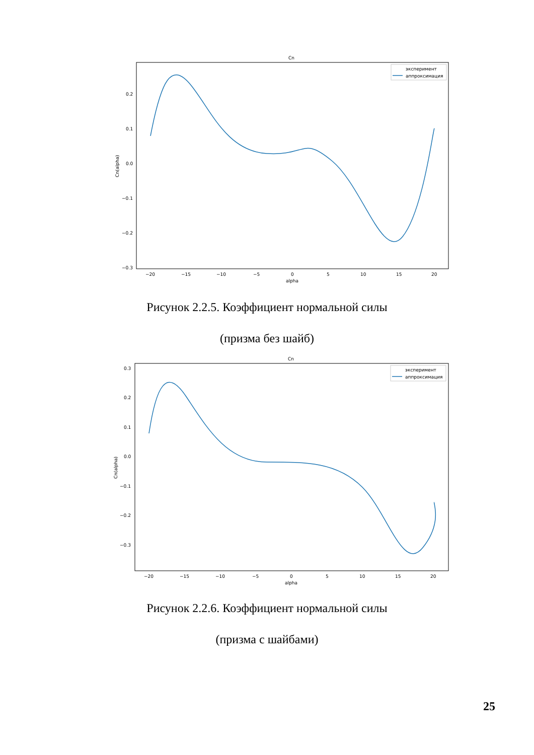Cn
0.2
0.1
0.0
−0.1
−0.2
−0.3
−20
−15
−10
−5
0
5
10
15
20
alpha
Cn(alpha)
эксперимент
аппроксимация
Рисунок 2.2.5. Коэффициент нормальной силы
(призма без шайб)
Cn
0.3
0.2
0.1
0.0
−0.1
−0.2
−0.3
−20
−15
−10
−5
0
5
10
15
20
alpha
Cn(alpha)
эксперимент
аппроксимация
Рисунок 2.2.6. Коэффициент нормальной силы
(призма с шайбами)
25